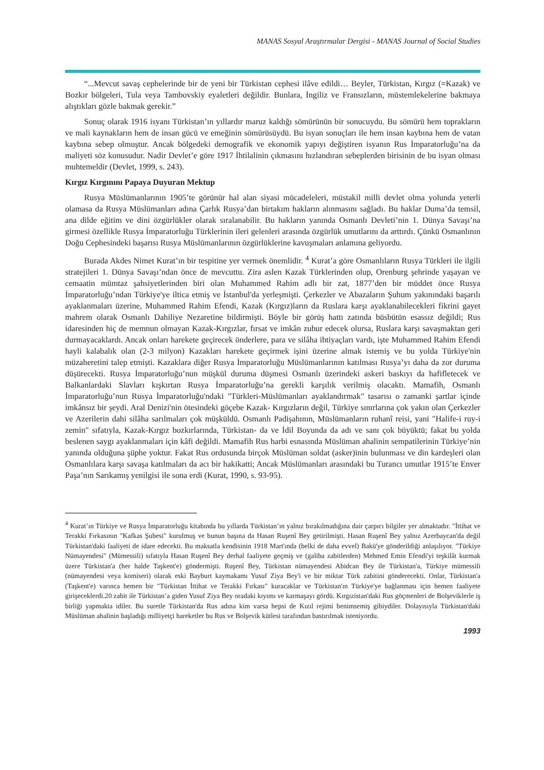MANAS Sosyal Araştırmalar Dergisi - MANAS Journal of Social Studies
“...Mevcut savaş cephelerinde bir de yeni bir Türkistan cephesi ilâve edildi… Beyler, Türkistan, Kırgız (=Kazak) ve Bozkır bölgeleri, Tula veya Tambovskiy eyaletleri değildir. Bunlara, İngiliz ve Fransızların, müstemlekelerine bakmaya alıştıkları gözle bakmak gerekir.”
Sonuç olarak 1916 isyanı Türkistan’ın yıllardır maruz kaldığı sömürünün bir sonucuydu. Bu sömürü hem toprakların ve mali kaynakların hem de insan gücü ve emeğinin sömürüsüydü. Bu isyan sonuçları ile hem insan kaybına hem de vatan kaybına sebep olmuştur. Ancak bölgedeki demografik ve ekonomik yapıyı değiştiren isyanın Rus İmparatorluğu’na da maliyeti söz konusudur. Nadir Devlet’e göre 1917 İhtilalinin çıkmasını hızlandıran sebeplerden birisinin de bu isyan olması muhtemeldir (Devlet, 1999, s. 243).
Kırgız Kırgınını Papaya Duyuran Mektup
Rusya Müslümanlarının 1905’te görünür hal alan siyasi mücadeleleri, müstakil milli devlet olma yolunda yeterli olamasa da Rusya Müslümanları adına Çarlık Rusya’dan birtakım hakların alınmasını sağladı. Bu haklar Duma’da temsil, ana dilde eğitim ve dini özgürlükler olarak sıralanabilir. Bu hakların yanında Osmanlı Devleti’nin 1. Dünya Savaşı’na girmesi özellikle Rusya İmparatorluğu Türklerinin ileri gelenleri arasında özgürlük umutlarını da arttırdı. Çünkü Osmanlının Doğu Cephesindeki başarısı Rusya Müslümanlarının özgürlüklerine kavuşmaları anlamına geliyordu.
Burada Akdes Nimet Kurat’ın bir tespitine yer vermek önemlidir. <sup>4</sup> Kurat’a göre Osmanlıların Rusya Türkleri ile ilgili stratejileri 1. Dünya Savaşı’ndan önce de mevcuttu. Zira aslen Kazak Türklerinden olup, Orenburg şehrinde yaşayan ve cemaatin mümtaz şahsiyetlerinden biri olan Muhammed Rahim adlı bir zat, 1877’den bir müddet önce Rusya İmparatorluğu’ndan Türkiye'ye iltica etmiş ve İstanbul'da yerleşmişti. Çerkezler ve Abazaların Şuhum yakınındaki başarılı ayaklanmaları üzerine, Muhammed Rahim Efendi, Kazak (Kırgız)ların da Ruslara karşı ayaklanabilecekleri fikrini gayet mahrem olarak Osmanlı Dahiliye Nezaretine bildirmişti. Böyle bir görüş hattı zatında büsbütün esassız değildi; Rus idaresinden hiç de memnun olmayan Kazak-Kırgızlar, fırsat ve imkân zuhur edecek olursa, Ruslara karşı savaşmaktan geri durmayacaklardı. Ancak onları harekete geçirecek önderlere, para ve silâha ihtiyaçları vardı, işte Muhammed Rahim Efendi hayli kalabalık olan (2-3 milyon) Kazakları harekete geçirmek işini üzerine almak istemiş ve bu yolda Türkiye'nin müzaheretini talep etmişti. Kazaklara diğer Rusya İmparatorluğu Müslümanlarının katılması Rusya’yı daha da zor duruma düşürecekti. Rusya İmparatorluğu’nun müşkül duruma düşmesi Osmanlı üzerindeki askeri baskıyı da hafifletecek ve Balkanlardaki Slavları kışkırtan Rusya İmparatorluğu’na gerekli karşılık verilmiş olacaktı. Mamafih, Osmanlı İmparatorluğu’nun Rusya İmparatorluğu'ndaki "Türkleri-Müslümanları ayaklandırmak" tasarısı o zamanki şartlar içinde imkânsız bir şeydi. Aral Denizi'nin ötesindeki göçebe Kazak- Kırgızların değil, Türkiye sınırlarına çok yakın olan Çerkezler ve Azerilerin dahi silâha sarılmaları çok müşküldü. Osmanlı Padişahının, Müslümanların ruhanî reisi, yani "Halife-i ruy-i zemin" sıfatıyla, Kazak-Kırgız bozkırlarında, Türkistan- da ve İdil Boyunda da adı ve sanı çok büyüktü; fakat bu yolda beslenen saygı ayaklanmaları için kâfi değildi. Mamafih Rus harbi esnasında Müslüman ahalinin sempatilerinin Türkiye’nin yanında olduğuna şüphe yoktur. Fakat Rus ordusunda birçok Müslüman soldat (asker)inin bulunması ve din kardeşleri olan Osmanlılara karşı savaşa katılmaları da acı bir hakikatti; Ancak Müslümanları arasındaki bu Turancı umutlar 1915’te Enver Paşa’nın Sarıkamış yenilgisi ile sona erdi (Kurat, 1990, s. 93-95).
<sup>4</sup> Kurat’ın Türkiye ve Rusya İmparatorluğu kitabında bu yıllarda Türkistan’ın yalnız bırakılmadığına dair çarpıcı bilgiler yer almaktadır. "İttihat ve Terakki Fırkasının "Kafkas Şubesi" kurulmuş ve bunun başına da Hasan Ruşenî Bey getirilmişti. Hasan Ruşenî Bey yalnız Azerbaycan'da değil Türkistan'daki faaliyeti de idare edecekti. Bu maksatla kendisinin 1918 Mart'ında (belki de daha evvel) Bakü'ye gönderildiği anlaşılıyor. "Türkiye Nümayendesi" (Mümessili) sıfatıyla Hasan Ruşenî Bey derhal faaliyete geçmiş ve (galiba zabitlerden) Mehmed Emin Efendi'yi teşkilât kurmak üzere Türkistan'a (her halde Taşkent'e) göndermişti. Ruşenî Bey, Türkistan nümayendesi Abidcan Bey ile Türkistan'a, Türkiye mümessili (nümayendesi veya komiseri) olarak eski Bayburt kaymakamı Yusuf Ziya Bey'i ve bir miktar Türk zabitini gönderecekti. Onlar, Türkistan'a (Taşkent'e) varınca hemen bir "Türkistan İttihat ve Terakki Fırkası" kuracaklar ve Türkistan'ın Türkiye'ye bağlanması için hemen faaliyete girişeceklerdi.20 zabit ile Türkistan’a giden Yusuf Ziya Bey oradaki kıyımı ve karmaşayı gördü. Kırgızistan'daki Rus göçmenleri de Bolşeviklerle iş birliği yapmakta idiler. Bu suretle Türkistan'da Rus adına kim varsa hepsi de Kızıl rejimi benimsemiş gibiydiler. Dolayısıyla Türkistan'daki Müslüman ahalinin başladığı milliyetçi hareketler bu Rus ve Bolşevik kütlesi tarafından bastırılmak isteniyordu.
1993